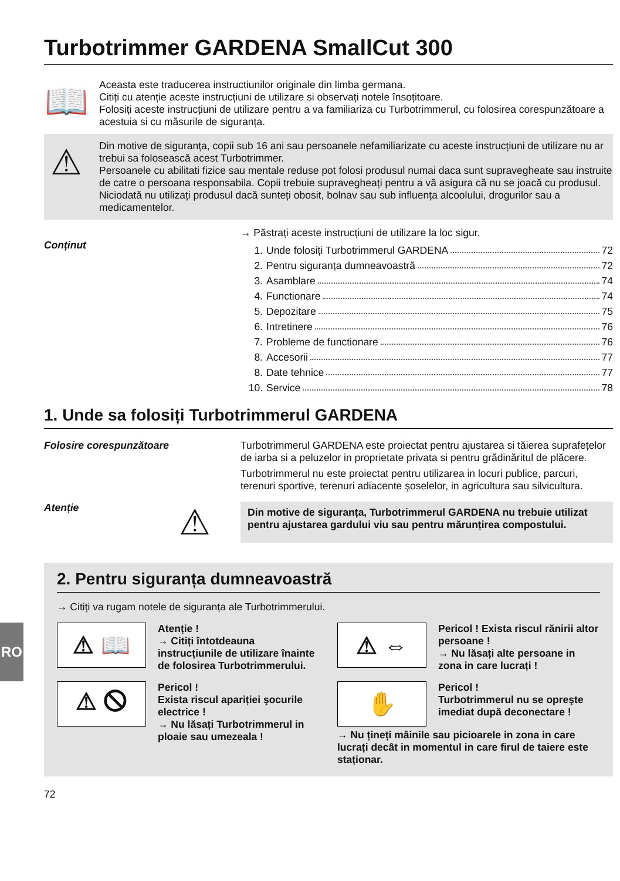RO
Turbotrimmer GARDENA SmallCut 300
📖
Aceasta este traducerea instructiunilor originale din limba germana.
Citiți cu atenție aceste instrucțiuni de utilizare si observați notele însoțitoare.
Folosiți aceste instrucțiuni de utilizare pentru a va familiariza cu Turbotrimmerul, cu folosirea corespunzătoare a acestuia si cu măsurile de siguranța.
⚠
Din motive de siguranța, copii sub 16 ani sau persoanele nefamiliarizate cu aceste instrucțiuni de utilizare nu ar trebui sa folosească acest Turbotrimmer.
Persoanele cu abilitati fizice sau mentale reduse pot folosi produsul numai daca sunt supravegheate sau instruite de catre o persoana responsabila. Copii trebuie supravegheați pentru a vă asigura că nu se joacă cu produsul. Niciodată nu utilizați produsul dacă sunteți obosit, bolnav sau sub influența alcoolului, drogurilor sau a medicamentelor.
Conținut → Păstrați aceste instrucțiuni de utilizare la loc sigur.
1. Unde folosiți Turbotrimmerul GARDENA 72
2. Pentru siguranța dumneavoastră 72
3. Asamblare 74
4. Functionare 74
5. Depozitare 75
6. Intretinere 76
7. Probleme de functionare 76
8. Accesorii 77
8. Date tehnice 77
10. Service 78
1. Unde sa folosiți Turbotrimmerul GARDENA
Folosire corespunzătoare Turbotrimmerul GARDENA este proiectat pentru ajustarea si tăierea suprafețelor de iarba si a peluzelor in proprietate privata si pentru grădinăritul de plăcere.
Turbotrimmerul nu este proiectat pentru utilizarea in locuri publice, parcuri, terenuri sportive, terenuri adiacente şoselelor, in agricultura sau silvicultura.
Atenție
⚠
Din motive de siguranța, Turbotrimmerul GARDENA nu trebuie utilizat pentru ajustarea gardului viu sau pentru mărunțirea compostului.
2. Pentru siguranța dumneavoastră
→ Citiți va rugam notele de siguranța ale Turbotrimmerului.
⚠ 📖
Atenție !
→ Citiți întotdeauna instrucțiunile de utilizare înainte de folosirea Turbotrimmerului.
⚠ 🛇
Pericol !
Exista riscul apariției şocurile electrice !
→ Nu lăsați Turbotrimmerul in ploaie sau umezeala !
⚠ ⇔
Pericol ! Exista riscul rănirii altor persoane !
→ Nu lăsați alte persoane in zona in care lucrați !
✋
Pericol !
Turbotrimmerul nu se opreşte imediat după deconectare !
→ Nu țineți mâinile sau picioarele in zona in care lucrați decât in momentul in care firul de taiere este staționar.
72